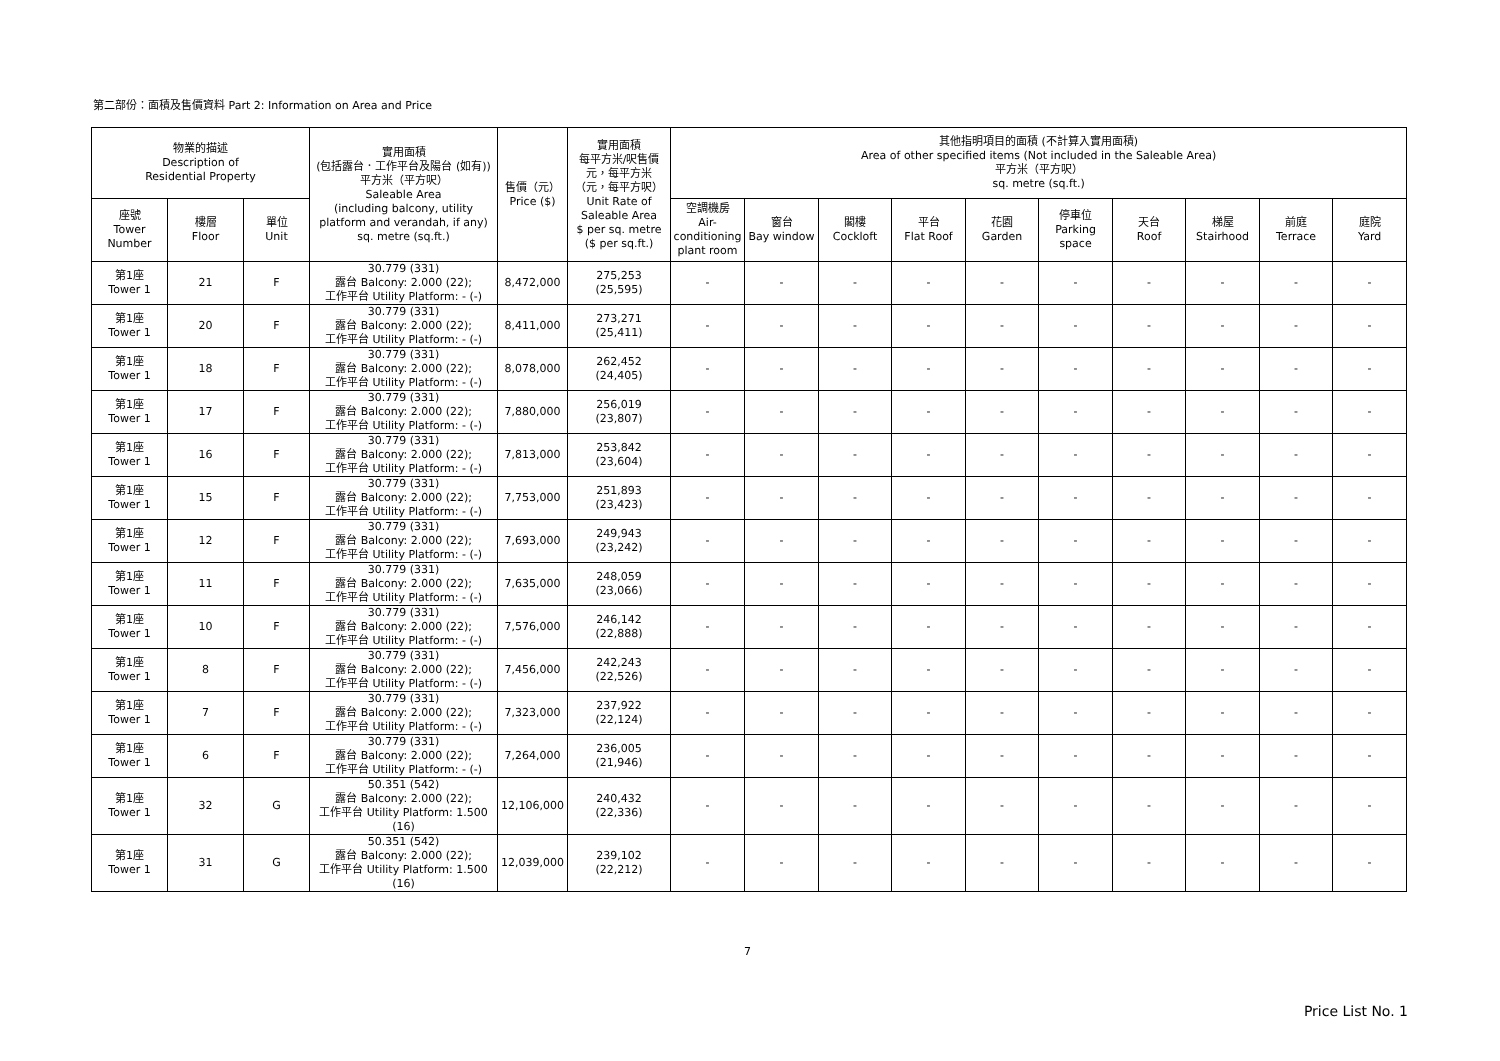第二部份：面積及售價資料 Part 2: Information on Area and Price
| 物業的描述 Description of Residential Property | | | 實用面積 (包括露台．工作平台及陽台 (如有)) 平方米（平方呎） Saleable Area (including balcony, utility platform and verandah, if any) sq. metre (sq.ft.) | 售價（元） Price ($) | 實用面積 每平方米/呎售價 元，每平方米 （元，每平方呎） Unit Rate of Saleable Area $ per sq. metre ($ per sq.ft.) | 其他指明項目的面積 (不計算入實用面積) Area of other specified items (Not included in the Saleable Area) 平方米（平方呎） sq. metre (sq.ft.) | | | | | | | | | |
| --- | --- | --- | --- | --- | --- | --- | --- | --- | --- | --- | --- | --- | --- | --- | --- |
| 座號 Tower Number | 樓層 Floor | 單位 Unit | | | | 空調機房 Air- conditioning plant room | 窗台 Bay window | 閣樓 Cockloft | 平台 Flat Roof | 花園 Garden | 停車位 Parking space | 天台 Roof | 梯屋 Stairhood | 前庭 Terrace | 庭院 Yard |
| 第1座 Tower 1 | 21 | F | 30.779 (331) 露台 Balcony: 2.000 (22); 工作平台 Utility Platform: - (-) | 8,472,000 | 275,253 (25,595) | - | - | - | - | - | - | - | - | - | - |
| 第1座 Tower 1 | 20 | F | 30.779 (331) 露台 Balcony: 2.000 (22); 工作平台 Utility Platform: - (-) | 8,411,000 | 273,271 (25,411) | - | - | - | - | - | - | - | - | - | - |
| 第1座 Tower 1 | 18 | F | 30.779 (331) 露台 Balcony: 2.000 (22); 工作平台 Utility Platform: - (-) | 8,078,000 | 262,452 (24,405) | - | - | - | - | - | - | - | - | - | - |
| 第1座 Tower 1 | 17 | F | 30.779 (331) 露台 Balcony: 2.000 (22); 工作平台 Utility Platform: - (-) | 7,880,000 | 256,019 (23,807) | - | - | - | - | - | - | - | - | - | - |
| 第1座 Tower 1 | 16 | F | 30.779 (331) 露台 Balcony: 2.000 (22); 工作平台 Utility Platform: - (-) | 7,813,000 | 253,842 (23,604) | - | - | - | - | - | - | - | - | - | - |
| 第1座 Tower 1 | 15 | F | 30.779 (331) 露台 Balcony: 2.000 (22); 工作平台 Utility Platform: - (-) | 7,753,000 | 251,893 (23,423) | - | - | - | - | - | - | - | - | - | - |
| 第1座 Tower 1 | 12 | F | 30.779 (331) 露台 Balcony: 2.000 (22); 工作平台 Utility Platform: - (-) | 7,693,000 | 249,943 (23,242) | - | - | - | - | - | - | - | - | - | - |
| 第1座 Tower 1 | 11 | F | 30.779 (331) 露台 Balcony: 2.000 (22); 工作平台 Utility Platform: - (-) | 7,635,000 | 248,059 (23,066) | - | - | - | - | - | - | - | - | - | - |
| 第1座 Tower 1 | 10 | F | 30.779 (331) 露台 Balcony: 2.000 (22); 工作平台 Utility Platform: - (-) | 7,576,000 | 246,142 (22,888) | - | - | - | - | - | - | - | - | - | - |
| 第1座 Tower 1 | 8 | F | 30.779 (331) 露台 Balcony: 2.000 (22); 工作平台 Utility Platform: - (-) | 7,456,000 | 242,243 (22,526) | - | - | - | - | - | - | - | - | - | - |
| 第1座 Tower 1 | 7 | F | 30.779 (331) 露台 Balcony: 2.000 (22); 工作平台 Utility Platform: - (-) | 7,323,000 | 237,922 (22,124) | - | - | - | - | - | - | - | - | - | - |
| 第1座 Tower 1 | 6 | F | 30.779 (331) 露台 Balcony: 2.000 (22); 工作平台 Utility Platform: - (-) | 7,264,000 | 236,005 (21,946) | - | - | - | - | - | - | - | - | - | - |
| 第1座 Tower 1 | 32 | G | 50.351 (542) 露台 Balcony: 2.000 (22); 工作平台 Utility Platform: 1.500 (16) | 12,106,000 | 240,432 (22,336) | - | - | - | - | - | - | - | - | - | - |
| 第1座 Tower 1 | 31 | G | 50.351 (542) 露台 Balcony: 2.000 (22); 工作平台 Utility Platform: 1.500 (16) | 12,039,000 | 239,102 (22,212) | - | - | - | - | - | - | - | - | - | - |
7
Price List No. 1